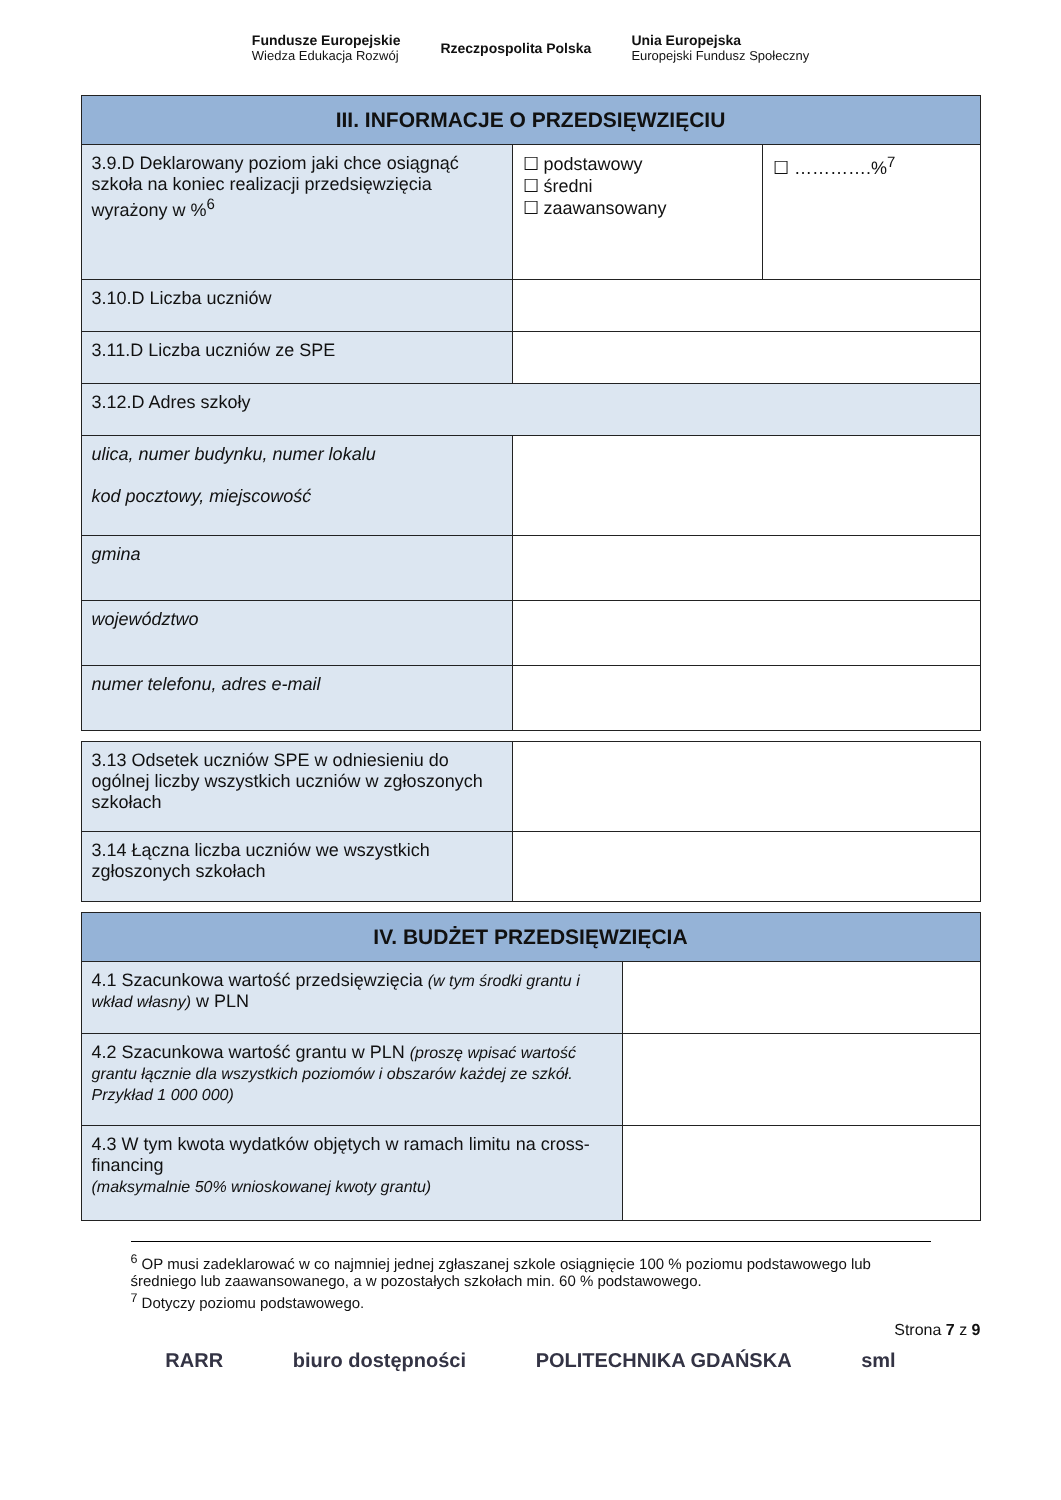Fundusze Europejskie
Wiedza Edukacja Rozwój
Rzeczpospolita Polska
Unia Europejska
Europejski Fundusz Społeczny
| III. INFORMACJE O PRZEDSIĘWZIĘCIU | | |
| --- | --- | --- |
| 3.9.D Deklarowany poziom jaki chce osiągnąć szkoła na koniec realizacji przedsięwzięcia wyrażony w %<sup>6</sup> | ☐ podstawowy ☐ średni ☐ zaawansowany | ☐ ………….%<sup>7</sup> |
| 3.10.D Liczba uczniów | | |
| 3.11.D Liczba uczniów ze SPE | | |
| 3.12.D Adres szkoły | | |
| ulica, numer budynku, numer lokalu kod pocztowy, miejscowość | | |
| gmina | | |
| województwo | | |
| numer telefonu, adres e-mail | | |
| 3.13 Odsetek uczniów SPE w odniesieniu do ogólnej liczby wszystkich uczniów w zgłoszonych szkołach | |
| 3.14 Łączna liczba uczniów we wszystkich zgłoszonych szkołach | |
| IV. BUDŻET PRZEDSIĘWZIĘCIA | |
| --- | --- |
| 4.1 Szacunkowa wartość przedsięwzięcia (w tym środki grantu i wkład własny) w PLN | |
| 4.2 Szacunkowa wartość grantu w PLN (proszę wpisać wartość grantu łącznie dla wszystkich poziomów i obszarów każdej ze szkół. Przykład 1 000 000) | |
| 4.3 W tym kwota wydatków objętych w ramach limitu na cross-financing (maksymalnie 50% wnioskowanej kwoty grantu) | |
<sup>6</sup> OP musi zadeklarować w co najmniej jednej zgłaszanej szkole osiągnięcie 100 % poziomu podstawowego lub średniego lub zaawansowanego, a w pozostałych szkołach min. 60 % podstawowego.
<sup>7</sup> Dotyczy poziomu podstawowego.
Strona 7 z 9
RARR biuro dostępności POLITECHNIKA GDAŃSKA sml